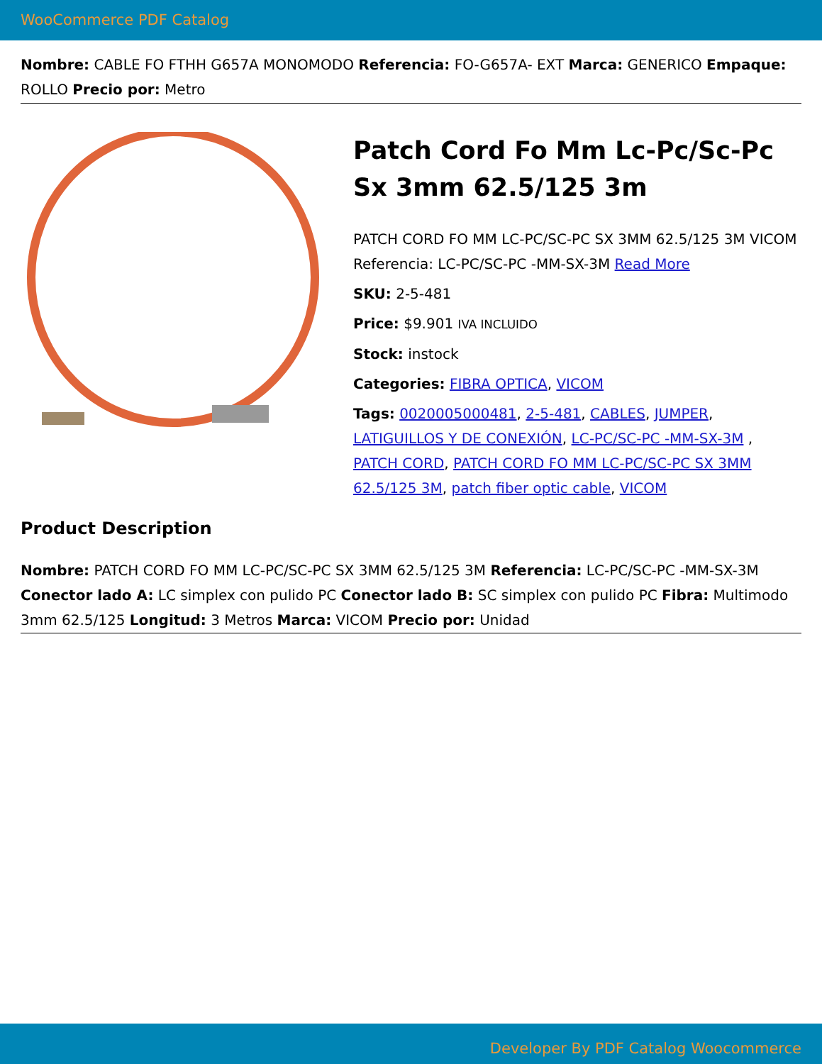WooCommerce PDF Catalog
Nombre: CABLE FO FTHH G657A MONOMODO Referencia: FO-G657A- EXT Marca: GENERICO Empaque: ROLLO Precio por: Metro
Patch Cord Fo Mm Lc-Pc/Sc-Pc Sx 3mm 62.5/125 3m
PATCH CORD FO MM LC-PC/SC-PC SX 3MM 62.5/125 3M VICOM Referencia: LC-PC/SC-PC -MM-SX-3M Read More
SKU: 2-5-481
Price: $9.901 IVA INCLUIDO
Stock: instock
Categories: FIBRA OPTICA, VICOM
Tags: 0020005000481, 2-5-481, CABLES, JUMPER, LATIGUILLOS Y DE CONEXIÓN, LC-PC/SC-PC -MM-SX-3M , PATCH CORD, PATCH CORD FO MM LC-PC/SC-PC SX 3MM 62.5/125 3M, patch fiber optic cable, VICOM
Product Description
Nombre: PATCH CORD FO MM LC-PC/SC-PC SX 3MM 62.5/125 3M Referencia: LC-PC/SC-PC -MM-SX-3M Conector lado A: LC simplex con pulido PC Conector lado B: SC simplex con pulido PC Fibra: Multimodo 3mm 62.5/125 Longitud: 3 Metros Marca: VICOM Precio por: Unidad
Developer By PDF Catalog Woocommerce